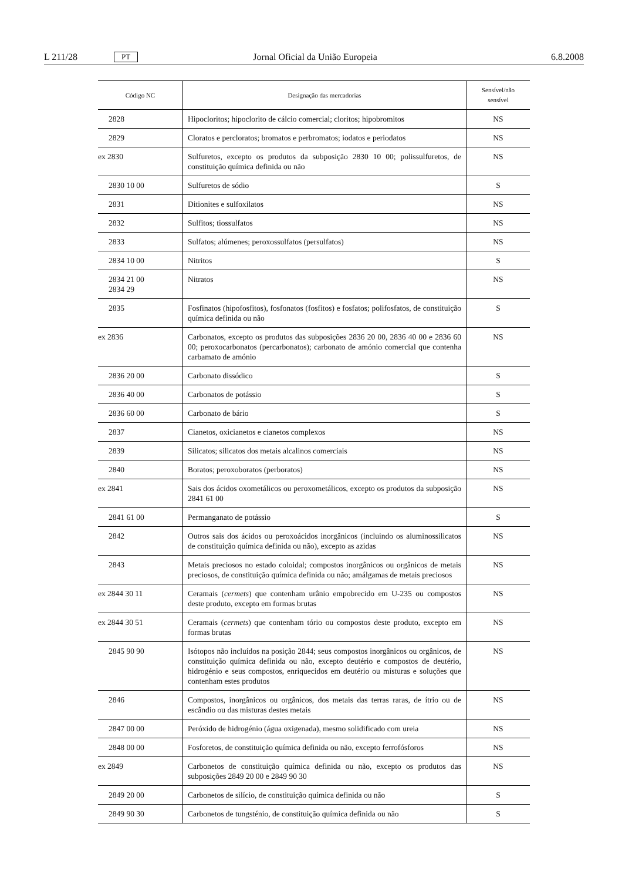L 211/28 PT Jornal Oficial da União Europeia 6.8.2008
| Código NC | Designação das mercadorias | Sensível/não sensível |
| --- | --- | --- |
| 2828 | Hipocloritos; hipoclorito de cálcio comercial; cloritos; hipobromitos | NS |
| 2829 | Cloratos e percloratos; bromatos e perbromatos; iodatos e periodatos | NS |
| ex 2830 | Sulfuretos, excepto os produtos da subposição 2830 10 00; polissulfuretos, de constituição química definida ou não | NS |
| 2830 10 00 | Sulfuretos de sódio | S |
| 2831 | Ditionites e sulfoxilatos | NS |
| 2832 | Sulfitos; tiossulfatos | NS |
| 2833 | Sulfatos; alúmenes; peroxossulfatos (persulfatos) | NS |
| 2834 10 00 | Nitritos | S |
| 2834 21 00 2834 29 | Nitratos | NS |
| 2835 | Fosfinatos (hipofosfitos), fosfonatos (fosfitos) e fosfatos; polifosfatos, de constituição química definida ou não | S |
| ex 2836 | Carbonatos, excepto os produtos das subposições 2836 20 00, 2836 40 00 e 2836 60 00; peroxocarbonatos (percarbonatos); carbonato de amónio comercial que contenha carbamato de amónio | NS |
| 2836 20 00 | Carbonato dissódico | S |
| 2836 40 00 | Carbonatos de potássio | S |
| 2836 60 00 | Carbonato de bário | S |
| 2837 | Cianetos, oxicianetos e cianetos complexos | NS |
| 2839 | Silicatos; silicatos dos metais alcalinos comerciais | NS |
| 2840 | Boratos; peroxoboratos (perboratos) | NS |
| ex 2841 | Sais dos ácidos oxometálicos ou peroxometálicos, excepto os produtos da subposição 2841 61 00 | NS |
| 2841 61 00 | Permanganato de potássio | S |
| 2842 | Outros sais dos ácidos ou peroxoácidos inorgânicos (incluindo os aluminossilicatos de constituição química definida ou não), excepto as azidas | NS |
| 2843 | Metais preciosos no estado coloidal; compostos inorgânicos ou orgânicos de metais preciosos, de constituição química definida ou não; amálgamas de metais preciosos | NS |
| ex 2844 30 11 | Ceramais ( cermets ) que contenham urânio empobrecido em U-235 ou compostos deste produto, excepto em formas brutas | NS |
| ex 2844 30 51 | Ceramais ( cermets ) que contenham tório ou compostos deste produto, excepto em formas brutas | NS |
| 2845 90 90 | Isótopos não incluídos na posição 2844; seus compostos inorgânicos ou orgânicos, de constituição química definida ou não, excepto deutério e compostos de deutério, hidrogénio e seus compostos, enriquecidos em deutério ou misturas e soluções que contenham estes produtos | NS |
| 2846 | Compostos, inorgânicos ou orgânicos, dos metais das terras raras, de ítrio ou de escândio ou das misturas destes metais | NS |
| 2847 00 00 | Peróxido de hidrogénio (água oxigenada), mesmo solidificado com ureia | NS |
| 2848 00 00 | Fosforetos, de constituição química definida ou não, excepto ferrofósforos | NS |
| ex 2849 | Carbonetos de constituição química definida ou não, excepto os produtos das subposições 2849 20 00 e 2849 90 30 | NS |
| 2849 20 00 | Carbonetos de silício, de constituição química definida ou não | S |
| 2849 90 30 | Carbonetos de tungsténio, de constituição química definida ou não | S |